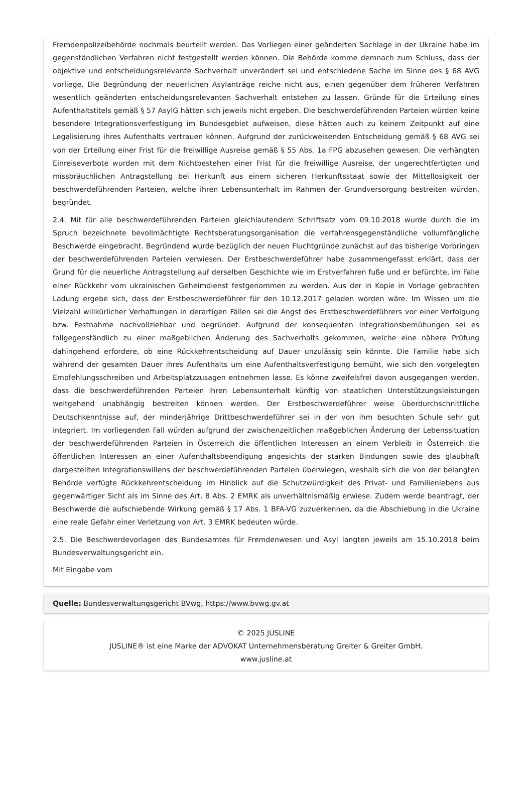Fremdenpolizeibehörde nochmals beurteilt werden. Das Vorliegen einer geänderten Sachlage in der Ukraine habe im gegenständlichen Verfahren nicht festgestellt werden können. Die Behörde komme demnach zum Schluss, dass der objektive und entscheidungsrelevante Sachverhalt unverändert sei und entschiedene Sache im Sinne des § 68 AVG vorliege. Die Begründung der neuerlichen Asylanträge reiche nicht aus, einen gegenüber dem früheren Verfahren wesentlich geänderten entscheidungsrelevanten Sachverhalt entstehen zu lassen. Gründe für die Erteilung eines Aufenthaltstitels gemäß § 57 AsylG hätten sich jeweils nicht ergeben. Die beschwerdeführenden Parteien würden keine besondere Integrationsverfestigung im Bundesgebiet aufweisen, diese hätten auch zu keinem Zeitpunkt auf eine Legalisierung ihres Aufenthalts vertrauen können. Aufgrund der zurückweisenden Entscheidung gemäß § 68 AVG sei von der Erteilung einer Frist für die freiwillige Ausreise gemäß § 55 Abs. 1a FPG abzusehen gewesen. Die verhängten Einreiseverbote wurden mit dem Nichtbestehen einer Frist für die freiwillige Ausreise, der ungerechtfertigten und missbräuchlichen Antragstellung bei Herkunft aus einem sicheren Herkunftsstaat sowie der Mittellosigkeit der beschwerdeführenden Parteien, welche ihren Lebensunterhalt im Rahmen der Grundversorgung bestreiten würden, begründet.
2.4. Mit für alle beschwerdeführenden Parteien gleichlautendem Schriftsatz vom 09.10.2018 wurde durch die im Spruch bezeichnete bevollmächtigte Rechtsberatungsorganisation die verfahrensgegenständliche vollumfängliche Beschwerde eingebracht. Begründend wurde bezüglich der neuen Fluchtgründe zunächst auf das bisherige Vorbringen der beschwerdeführenden Parteien verwiesen. Der Erstbeschwerdeführer habe zusammengefasst erklärt, dass der Grund für die neuerliche Antragstellung auf derselben Geschichte wie im Erstverfahren fuße und er befürchte, im Falle einer Rückkehr vom ukrainischen Geheimdienst festgenommen zu werden. Aus der in Kopie in Vorlage gebrachten Ladung ergebe sich, dass der Erstbeschwerdeführer für den 10.12.2017 geladen worden wäre. Im Wissen um die Vielzahl willkürlicher Verhaftungen in derartigen Fällen sei die Angst des Erstbeschwerdeführers vor einer Verfolgung bzw. Festnahme nachvollziehbar und begründet. Aufgrund der konsequenten Integrationsbemühungen sei es fallgegenständlich zu einer maßgeblichen Änderung des Sachverhalts gekommen, welche eine nähere Prüfung dahingehend erfordere, ob eine Rückkehrentscheidung auf Dauer unzulässig sein könnte. Die Familie habe sich während der gesamten Dauer ihres Aufenthalts um eine Aufenthaltsverfestigung bemüht, wie sich den vorgelegten Empfehlungsschreiben und Arbeitsplatzzusagen entnehmen lasse. Es könne zweifelsfrei davon ausgegangen werden, dass die beschwerdeführenden Parteien ihren Lebensunterhalt künftig von staatlichen Unterstützungsleistungen weitgehend unabhängig bestreiten können werden. Der Erstbeschwerdeführer weise überdurchschnittliche Deutschkenntnisse auf, der minderjährige Drittbeschwerdeführer sei in der von ihm besuchten Schule sehr gut integriert. Im vorliegenden Fall würden aufgrund der zwischenzeitlichen maßgeblichen Änderung der Lebenssituation der beschwerdeführenden Parteien in Österreich die öffentlichen Interessen an einem Verbleib in Österreich die öffentlichen Interessen an einer Aufenthaltsbeendigung angesichts der starken Bindungen sowie des glaubhaft dargestellten Integrationswillens der beschwerdeführenden Parteien überwiegen, weshalb sich die von der belangten Behörde verfügte Rückkehrentscheidung im Hinblick auf die Schutzwürdigkeit des Privat- und Familienlebens aus gegenwärtiger Sicht als im Sinne des Art. 8 Abs. 2 EMRK als unverhältnismäßig erwiese. Zudem werde beantragt, der Beschwerde die aufschiebende Wirkung gemäß § 17 Abs. 1 BFA-VG zuzuerkennen, da die Abschiebung in die Ukraine eine reale Gefahr einer Verletzung von Art. 3 EMRK bedeuten würde.
2.5. Die Beschwerdevorlagen des Bundesamtes für Fremdenwesen und Asyl langten jeweils am 15.10.2018 beim Bundesverwaltungsgericht ein.
Mit Eingabe vom
Quelle: Bundesverwaltungsgericht BVwg, https://www.bvwg.gv.at
© 2025 JUSLINE
JUSLINE® ist eine Marke der ADVOKAT Unternehmensberatung Greiter & Greiter GmbH.
www.jusline.at